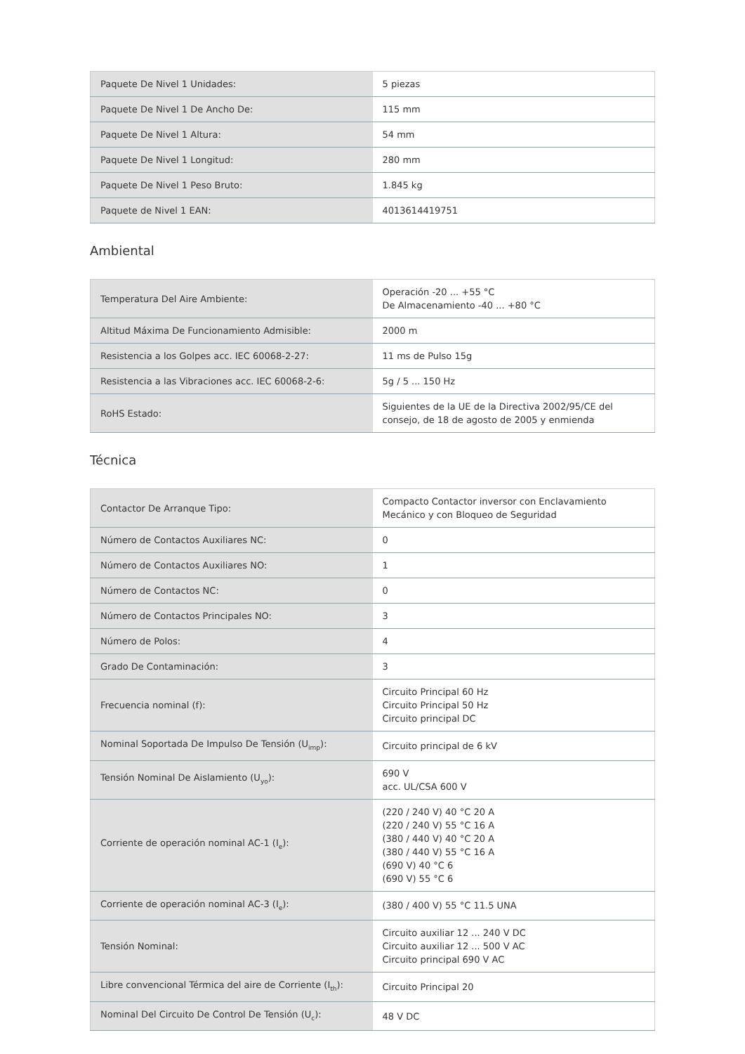| Paquete De Nivel 1 Unidades: | 5 piezas |
| Paquete De Nivel 1 De Ancho De: | 115 mm |
| Paquete De Nivel 1 Altura: | 54 mm |
| Paquete De Nivel 1 Longitud: | 280 mm |
| Paquete De Nivel 1 Peso Bruto: | 1.845 kg |
| Paquete de Nivel 1 EAN: | 4013614419751 |
Ambiental
| Temperatura Del Aire Ambiente: | Operación -20 ... +55 °C De Almacenamiento -40 ... +80 °C |
| Altitud Máxima De Funcionamiento Admisible: | 2000 m |
| Resistencia a los Golpes acc. IEC 60068-2-27: | 11 ms de Pulso 15g |
| Resistencia a las Vibraciones acc. IEC 60068-2-6: | 5g / 5 ... 150 Hz |
| RoHS Estado: | Siguientes de la UE de la Directiva 2002/95/CE del consejo, de 18 de agosto de 2005 y enmienda |
Técnica
| Contactor De Arranque Tipo: | Compacto Contactor inversor con Enclavamiento Mecánico y con Bloqueo de Seguridad |
| Número de Contactos Auxiliares NC: | 0 |
| Número de Contactos Auxiliares NO: | 1 |
| Número de Contactos NC: | 0 |
| Número de Contactos Principales NO: | 3 |
| Número de Polos: | 4 |
| Grado De Contaminación: | 3 |
| Frecuencia nominal (f): | Circuito Principal 60 Hz Circuito Principal 50 Hz Circuito principal DC |
| Nominal Soportada De Impulso De Tensión (U<sub>imp</sub>): | Circuito principal de 6 kV |
| Tensión Nominal De Aislamiento (U<sub>yo</sub>): | 690 V acc. UL/CSA 600 V |
| Corriente de operación nominal AC-1 (I<sub>e</sub>): | (220 / 240 V) 40 °C 20 A (220 / 240 V) 55 °C 16 A (380 / 440 V) 40 °C 20 A (380 / 440 V) 55 °C 16 A (690 V) 40 °C 6 (690 V) 55 °C 6 |
| Corriente de operación nominal AC-3 (I<sub>e</sub>): | (380 / 400 V) 55 °C 11.5 UNA |
| Tensión Nominal: | Circuito auxiliar 12 ... 240 V DC Circuito auxiliar 12 ... 500 V AC Circuito principal 690 V AC |
| Libre convencional Térmica del aire de Corriente (I<sub>th</sub>): | Circuito Principal 20 |
| Nominal Del Circuito De Control De Tensión (U<sub>c</sub>): | 48 V DC |